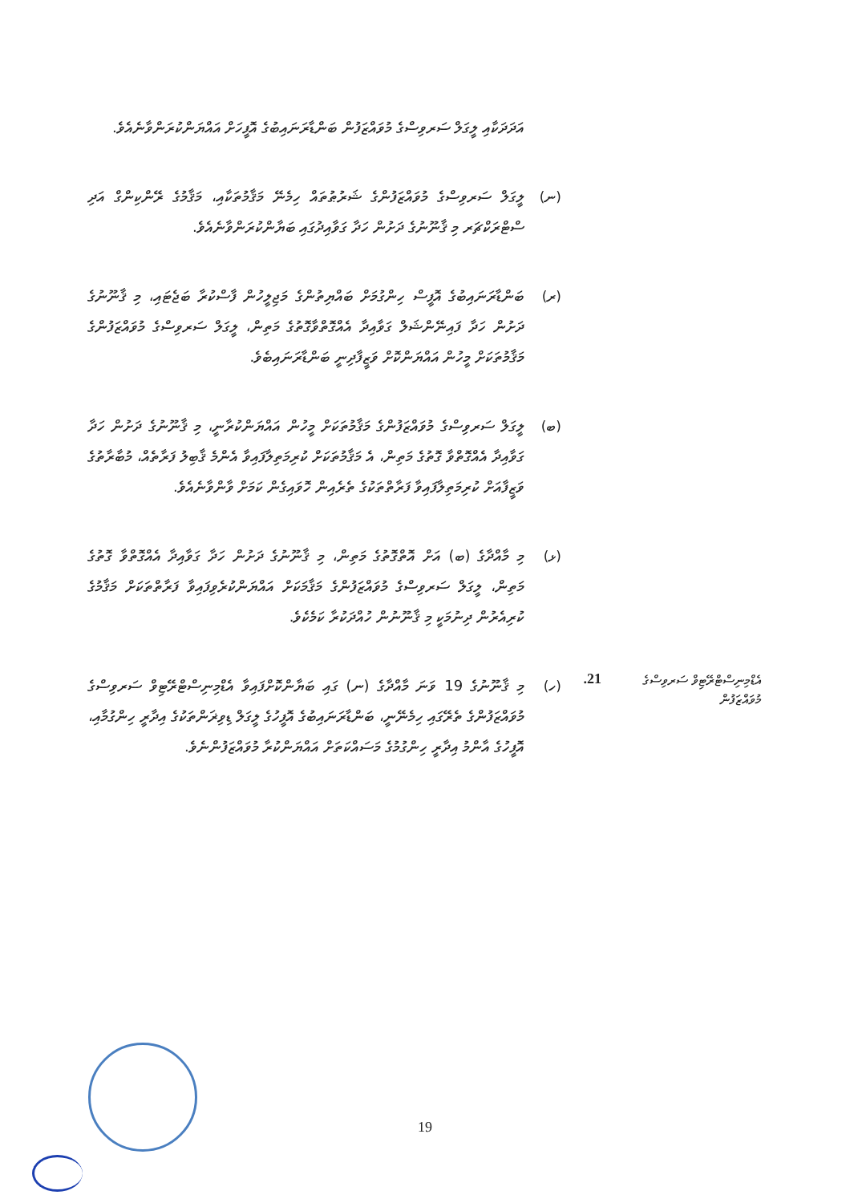އަދަދަކާއި ލީގަލް ސަރވިސްގެ މުވައްޒަފުން ބަންޑާރަނައިބުގެ އޮފީހަށް އައްޔަންކުރަންވާނެއެވެ.
(ނ) ލީގަލް ސަރވިސްގެ މުވައްޒަފުންގެ ޝަރުޠުތައް ހިމެނޭ މަޤާމުތަކާއި، މަޤާމުގެ ރޭންކިންގް އަދި ސްޓްރަކްޗަރ މި ޤާނޫނުގެ ދަށުން ހަދާ ގަވާއިދުގައި ބަޔާންކުރަންވާނެއެވެ.
(ރ) ބަންޑާރަނައިބުގެ އޮފީސް ހިންގުމަށް ބައްޔިތުންގެ މަޖިލީހުން ފާސްކުރާ ބަޖެޓައި، މި ޤާނޫނުގެ ދަށުން ހަދާ ފައިނޭންޝަލް ގަވާއިދާ އެއްގޮތްވާގޮތުގެ މަތިން، ލީގަލް ސަރވިސްގެ މުވައްޒަފުންގެ މަޤާމުތަކަށް މީހުން އައްޔަންކޮށް ވަޒީފާދިނީ ބަންޑާރަނައިބެވެ.
(ބ) ލީގަލް ސަރވިސްގެ މުވައްޒަފުންގެ މަޤާމުތަކަށް މީހުން އައްޔަންކުރާނީ، މި ޤާނޫނުގެ ދަށުން ހަދާ ގަވާއިދާ އެއްގޮތްވާ ގޮތުގެ މަތިން، އެ މަޤާމުތަކަށް ކުރިމަތިލާފައިވާ އެންމެ ޤާބިލު ފަރާތެއް، މުބާރާތުގެ ވަޒީފާއަށް ކުރިމަތިލާފައިވާ ފަރާތްތަކުގެ ތެރެއިން ހޮވައިގެން ކަމަށް ވާންވާނެއެވެ.
(ޅ) މި މާއްދާގެ (ބ) އަށް އޮތްގޮތުގެ މަތިން، މި ޤާނޫނުގެ ދަށުން ހަދާ ގަވާއިދާ އެއްގޮތްވާ ގޮތުގެ މަތިން، ލީގަލް ސަރވިސްގެ މުވައްޒަފުންގެ މަޤާމަކަށް އައްޔަންކުރެވިފައިވާ ފަރާތްތަކަށް މަޤާމުގެ ކުރިއެރުން ދިނުމަކީ މި ޤާނޫނުން ހުއްދަކުރާ ކަމެކެވެ.
އެޑްމިނިސްޓްރޭޓިވް ސަރވިސްގެ މުވައްޒަފުން
21.
(ހ) މި ޤާނޫނުގެ 19 ވަނަ މާއްދާގެ (ނ) ގައި ބަޔާންކޮށްފައިވާ އެޑްމިނިސްޓްރޭޓިވް ސަރވިސްގެ މުވައްޒަފުންގެ ތެރޭގައި ހިމެނޭނީ، ބަންޑާރަނައިބުގެ އޮފީހުގެ ލީގަލް ޑިވިޜަންތަކުގެ އިދާރީ ހިންގުމާއި، އޮފީހުގެ އާންމު އިދާރީ ހިންގުމުގެ މަސައްކަތަށް އައްޔަންކުރާ މުވައްޒަފުންނެވެ.
19